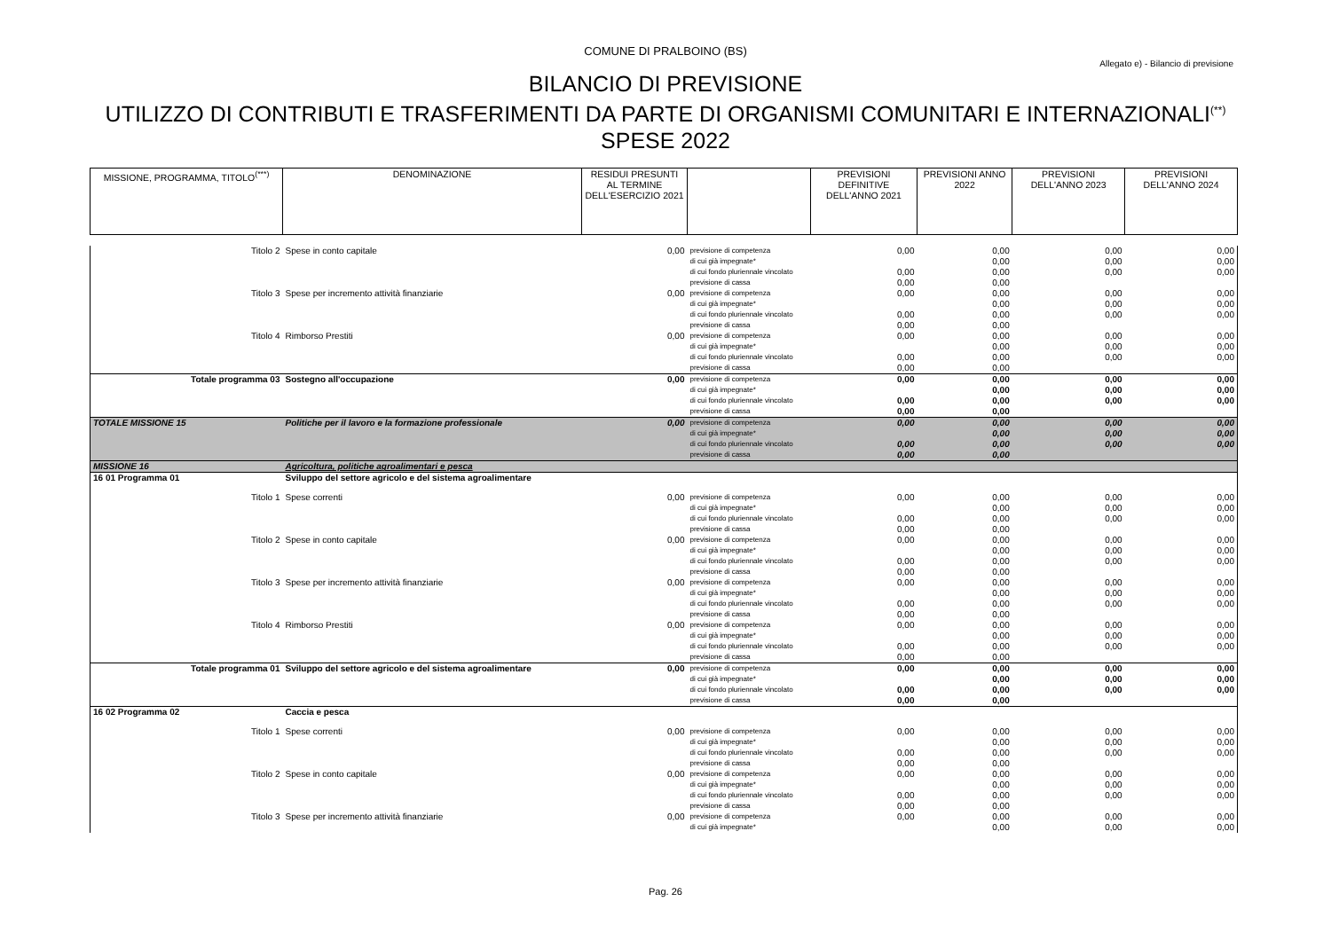COMUNE DI PRALBOINO (BS)
Allegato e) - Bilancio di previsione
BILANCIO DI PREVISIONE
UTILIZZO DI CONTRIBUTI E TRASFERIMENTI DA PARTE DI ORGANISMI COMUNITARI E INTERNAZIONALI<sup>(**)</sup>
SPESE 2022
| MISSIONE, PROGRAMMA, TITOLO<sup>(***)</sup> | DENOMINAZIONE | RESIDUI PRESUNTI AL TERMINE DELL'ESERCIZIO 2021 | | PREVISIONI DEFINITIVE DELL'ANNO 2021 | PREVISIONI ANNO 2022 | PREVISIONI DELL'ANNO 2023 | PREVISIONI DELL'ANNO 2024 |
| Titolo 2 | Spese in conto capitale | 0,00 | previsione di competenza | 0,00 | 0,00 | 0,00 | 0,00 |
| | | | di cui già impegnate* | | 0,00 | 0,00 | 0,00 |
| | | | di cui fondo pluriennale vincolato | 0,00 | 0,00 | 0,00 | 0,00 |
| | | | previsione di cassa | 0,00 | 0,00 | | |
| Titolo 3 | Spese per incremento attività finanziarie | 0,00 | previsione di competenza | 0,00 | 0,00 | 0,00 | 0,00 |
| | | | di cui già impegnate* | | 0,00 | 0,00 | 0,00 |
| | | | di cui fondo pluriennale vincolato | 0,00 | 0,00 | 0,00 | 0,00 |
| | | | previsione di cassa | 0,00 | 0,00 | | |
| Titolo 4 | Rimborso Prestiti | 0,00 | previsione di competenza | 0,00 | 0,00 | 0,00 | 0,00 |
| | | | di cui già impegnate* | | 0,00 | 0,00 | 0,00 |
| | | | di cui fondo pluriennale vincolato | 0,00 | 0,00 | 0,00 | 0,00 |
| | | | previsione di cassa | 0,00 | 0,00 | | |
| Totale programma 03 | Sostegno all'occupazione | 0,00 | previsione di competenza | 0,00 | 0,00 | 0,00 | 0,00 |
| | | | di cui già impegnate* | | 0,00 | 0,00 | 0,00 |
| | | | di cui fondo pluriennale vincolato | 0,00 | 0,00 | 0,00 | 0,00 |
| | | | previsione di cassa | 0,00 | 0,00 | | |
| TOTALE MISSIONE 15 | Politiche per il lavoro e la formazione professionale | 0,00 | previsione di competenza | 0,00 | 0,00 | 0,00 | 0,00 |
| | | | di cui già impegnate* | | 0,00 | 0,00 | 0,00 |
| | | | di cui fondo pluriennale vincolato | 0,00 | 0,00 | 0,00 | 0,00 |
| | | | previsione di cassa | 0,00 | 0,00 | | |
| MISSIONE 16 | Agricoltura, politiche agroalimentari e pesca | | | | | | |
| 16 01 Programma 01 | Sviluppo del settore agricolo e del sistema agroalimentare | | | | | | |
| Titolo 1 | Spese correnti | 0,00 | previsione di competenza | 0,00 | 0,00 | 0,00 | 0,00 |
| | | | di cui già impegnate* | | 0,00 | 0,00 | 0,00 |
| | | | di cui fondo pluriennale vincolato | 0,00 | 0,00 | 0,00 | 0,00 |
| | | | previsione di cassa | 0,00 | 0,00 | | |
| Titolo 2 | Spese in conto capitale | 0,00 | previsione di competenza | 0,00 | 0,00 | 0,00 | 0,00 |
| | | | di cui già impegnate* | | 0,00 | 0,00 | 0,00 |
| | | | di cui fondo pluriennale vincolato | 0,00 | 0,00 | 0,00 | 0,00 |
| | | | previsione di cassa | 0,00 | 0,00 | | |
| Titolo 3 | Spese per incremento attività finanziarie | 0,00 | previsione di competenza | 0,00 | 0,00 | 0,00 | 0,00 |
| | | | di cui già impegnate* | | 0,00 | 0,00 | 0,00 |
| | | | di cui fondo pluriennale vincolato | 0,00 | 0,00 | 0,00 | 0,00 |
| | | | previsione di cassa | 0,00 | 0,00 | | |
| Titolo 4 | Rimborso Prestiti | 0,00 | previsione di competenza | 0,00 | 0,00 | 0,00 | 0,00 |
| | | | di cui già impegnate* | | 0,00 | 0,00 | 0,00 |
| | | | di cui fondo pluriennale vincolato | 0,00 | 0,00 | 0,00 | 0,00 |
| | | | previsione di cassa | 0,00 | 0,00 | | |
| Totale programma 01 | Sviluppo del settore agricolo e del sistema agroalimentare | 0,00 | previsione di competenza | 0,00 | 0,00 | 0,00 | 0,00 |
| | | | di cui già impegnate* | | 0,00 | 0,00 | 0,00 |
| | | | di cui fondo pluriennale vincolato | 0,00 | 0,00 | 0,00 | 0,00 |
| | | | previsione di cassa | 0,00 | 0,00 | | |
| 16 02 Programma 02 | Caccia e pesca | | | | | | |
| Titolo 1 | Spese correnti | 0,00 | previsione di competenza | 0,00 | 0,00 | 0,00 | 0,00 |
| | | | di cui già impegnate* | | 0,00 | 0,00 | 0,00 |
| | | | di cui fondo pluriennale vincolato | 0,00 | 0,00 | 0,00 | 0,00 |
| | | | previsione di cassa | 0,00 | 0,00 | | |
| Titolo 2 | Spese in conto capitale | 0,00 | previsione di competenza | 0,00 | 0,00 | 0,00 | 0,00 |
| | | | di cui già impegnate* | | 0,00 | 0,00 | 0,00 |
| | | | di cui fondo pluriennale vincolato | 0,00 | 0,00 | 0,00 | 0,00 |
| | | | previsione di cassa | 0,00 | 0,00 | | |
| Titolo 3 | Spese per incremento attività finanziarie | 0,00 | previsione di competenza | 0,00 | 0,00 | 0,00 | 0,00 |
| | | | di cui già impegnate* | | 0,00 | 0,00 | 0,00 |
Pag. 26